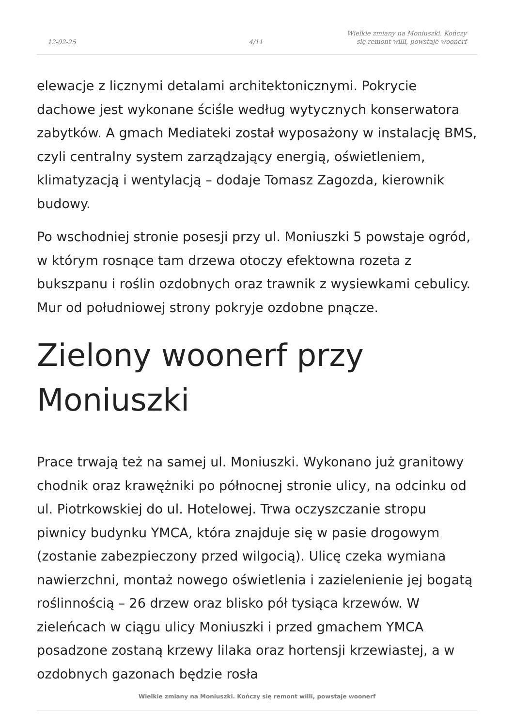12-02-25
4/11
Wielkie zmiany na Moniuszki. Kończy
się remont willi, powstaje woonerf
elewacje z licznymi detalami architektonicznymi. Pokrycie dachowe jest wykonane ściśle według wytycznych konserwatora zabytków. A gmach Mediateki został wyposażony w instalację BMS, czyli centralny system zarządzający energią, oświetleniem, klimatyzacją i wentylacją – dodaje Tomasz Zagozda, kierownik budowy.
Po wschodniej stronie posesji przy ul. Moniuszki 5 powstaje ogród, w którym rosnące tam drzewa otoczy efektowna rozeta z bukszpanu i roślin ozdobnych oraz trawnik z wysiewkami cebulicy. Mur od południowej strony pokryje ozdobne pnącze.
Zielony woonerf przy Moniuszki
Prace trwają też na samej ul. Moniuszki. Wykonano już granitowy chodnik oraz krawężniki po północnej stronie ulicy, na odcinku od ul. Piotrkowskiej do ul. Hotelowej. Trwa oczyszczanie stropu piwnicy budynku YMCA, która znajduje się w pasie drogowym (zostanie zabezpieczony przed wilgocią). Ulicę czeka wymiana nawierzchni, montaż nowego oświetlenia i zazielenienie jej bogatą roślinnością – 26 drzew oraz blisko pół tysiąca krzewów. W zieleńcach w ciągu ulicy Moniuszki i przed gmachem YMCA posadzone zostaną krzewy lilaka oraz hortensji krzewiastej, a w ozdobnych gazonach będzie rosła
Wielkie zmiany na Moniuszki. Kończy się remont willi, powstaje woonerf